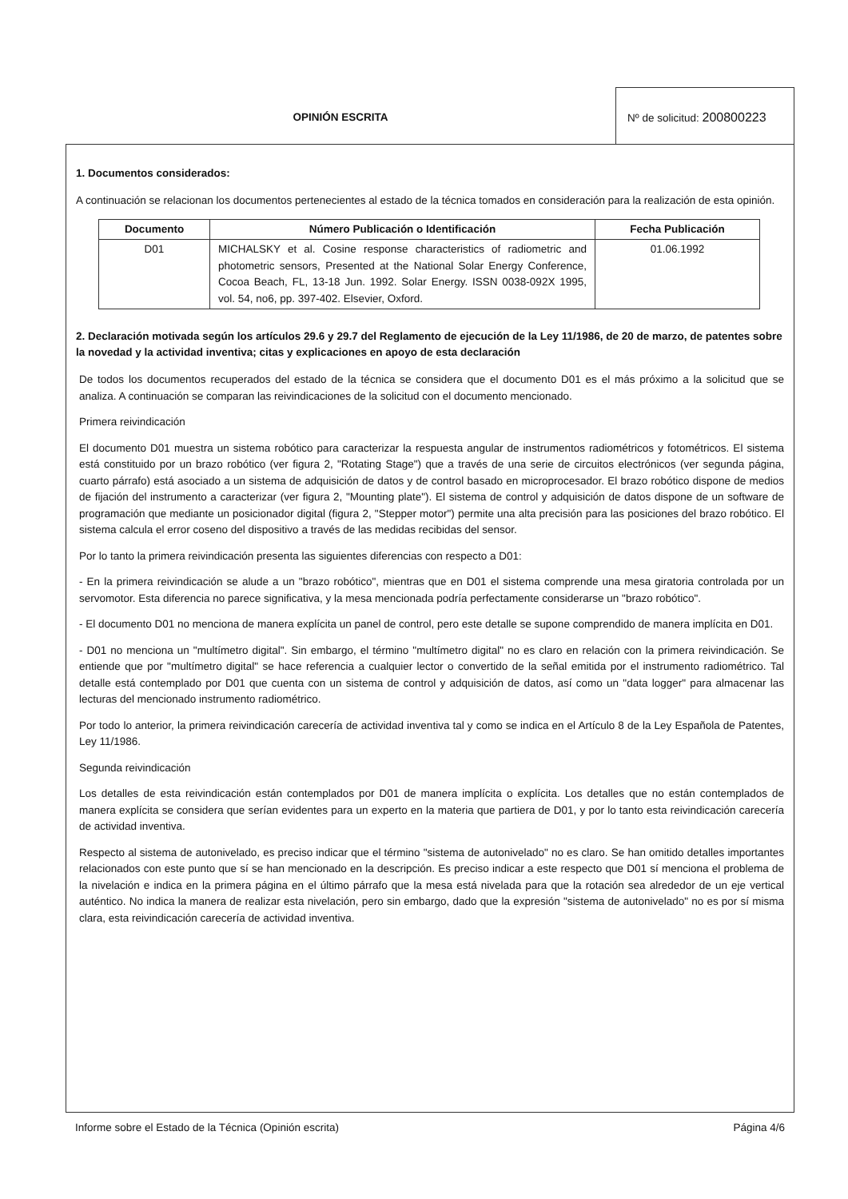OPINIÓN ESCRITA Nº de solicitud: 200800223
1. Documentos considerados:
A continuación se relacionan los documentos pertenecientes al estado de la técnica tomados en consideración para la realización de esta opinión.
| Documento | Número Publicación o Identificación | Fecha Publicación |
| --- | --- | --- |
| D01 | MICHALSKY et al. Cosine response characteristics of radiometric and photometric sensors, Presented at the National Solar Energy Conference, Cocoa Beach, FL, 13-18 Jun. 1992. Solar Energy. ISSN 0038-092X 1995, vol. 54, no6, pp. 397-402. Elsevier, Oxford. | 01.06.1992 |
2. Declaración motivada según los artículos 29.6 y 29.7 del Reglamento de ejecución de la Ley 11/1986, de 20 de marzo, de patentes sobre la novedad y la actividad inventiva; citas y explicaciones en apoyo de esta declaración
De todos los documentos recuperados del estado de la técnica se considera que el documento D01 es el más próximo a la solicitud que se analiza. A continuación se comparan las reivindicaciones de la solicitud con el documento mencionado.
Primera reivindicación
El documento D01 muestra un sistema robótico para caracterizar la respuesta angular de instrumentos radiométricos y fotométricos. El sistema está constituido por un brazo robótico (ver figura 2, "Rotating Stage") que a través de una serie de circuitos electrónicos (ver segunda página, cuarto párrafo) está asociado a un sistema de adquisición de datos y de control basado en microprocesador. El brazo robótico dispone de medios de fijación del instrumento a caracterizar (ver figura 2, "Mounting plate"). El sistema de control y adquisición de datos dispone de un software de programación que mediante un posicionador digital (figura 2, "Stepper motor") permite una alta precisión para las posiciones del brazo robótico. El sistema calcula el error coseno del dispositivo a través de las medidas recibidas del sensor.
Por lo tanto la primera reivindicación presenta las siguientes diferencias con respecto a D01:
- En la primera reivindicación se alude a un "brazo robótico", mientras que en D01 el sistema comprende una mesa giratoria controlada por un servomotor. Esta diferencia no parece significativa, y la mesa mencionada podría perfectamente considerarse un "brazo robótico".
- El documento D01 no menciona de manera explícita un panel de control, pero este detalle se supone comprendido de manera implícita en D01.
- D01 no menciona un "multímetro digital". Sin embargo, el término "multímetro digital" no es claro en relación con la primera reivindicación. Se entiende que por "multímetro digital" se hace referencia a cualquier lector o convertido de la señal emitida por el instrumento radiométrico. Tal detalle está contemplado por D01 que cuenta con un sistema de control y adquisición de datos, así como un "data logger" para almacenar las lecturas del mencionado instrumento radiométrico.
Por todo lo anterior, la primera reivindicación carecería de actividad inventiva tal y como se indica en el Artículo 8 de la Ley Española de Patentes, Ley 11/1986.
Segunda reivindicación
Los detalles de esta reivindicación están contemplados por D01 de manera implícita o explícita. Los detalles que no están contemplados de manera explícita se considera que serían evidentes para un experto en la materia que partiera de D01, y por lo tanto esta reivindicación carecería de actividad inventiva.
Respecto al sistema de autonivelado, es preciso indicar que el término "sistema de autonivelado" no es claro. Se han omitido detalles importantes relacionados con este punto que sí se han mencionado en la descripción. Es preciso indicar a este respecto que D01 sí menciona el problema de la nivelación e indica en la primera página en el último párrafo que la mesa está nivelada para que la rotación sea alrededor de un eje vertical auténtico. No indica la manera de realizar esta nivelación, pero sin embargo, dado que la expresión "sistema de autonivelado" no es por sí misma clara, esta reivindicación carecería de actividad inventiva.
Informe sobre el Estado de la Técnica (Opinión escrita) Página 4/6